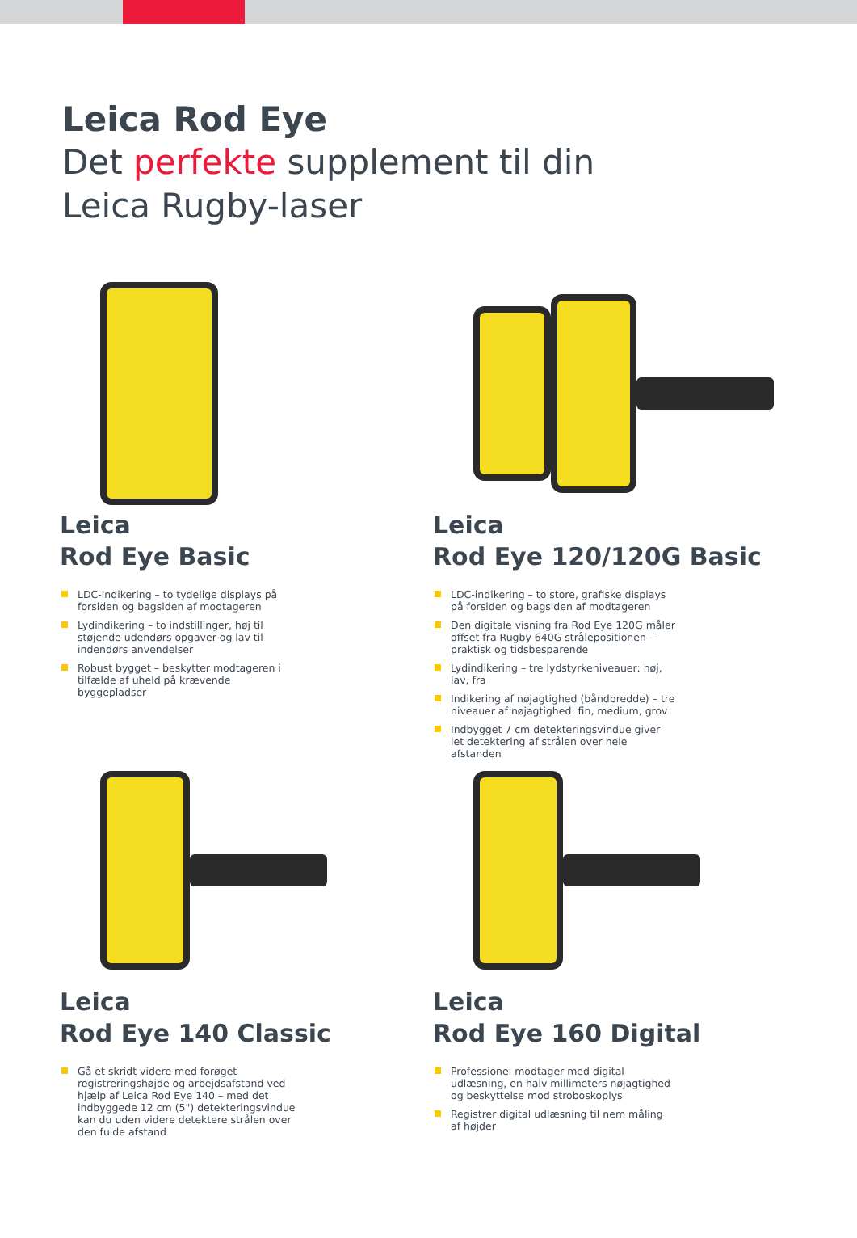Leica Rod Eye
Det perfekte supplement til din
Leica Rugby-laser
Leica
Rod Eye Basic
LDC-indikering – to tydelige displays på forsiden og bagsiden af modtageren
Lydindikering – to indstillinger, høj til støjende udendørs opgaver og lav til indendørs anvendelser
Robust bygget – beskytter modtageren i tilfælde af uheld på krævende byggepladser
Leica
Rod Eye 120/120G Basic
LDC-indikering – to store, grafiske displays på forsiden og bagsiden af modtageren
Den digitale visning fra Rod Eye 120G måler offset fra Rugby 640G strålepositionen – praktisk og tidsbesparende
Lydindikering – tre lydstyrkeniveauer: høj, lav, fra
Indikering af nøjagtighed (båndbredde) – tre niveauer af nøjagtighed: fin, medium, grov
Indbygget 7 cm detekteringsvindue giver let detektering af strålen over hele afstanden
Leica
Rod Eye 140 Classic
Gå et skridt videre med forøget registreringshøjde og arbejdsafstand ved hjælp af Leica Rod Eye 140 – med det indbyggede 12 cm (5") detekteringsvindue kan du uden videre detektere strålen over den fulde afstand
Leica
Rod Eye 160 Digital
Professionel modtager med digital udlæsning, en halv millimeters nøjagtighed og beskyttelse mod stroboskoplys
Registrer digital udlæsning til nem måling af højder